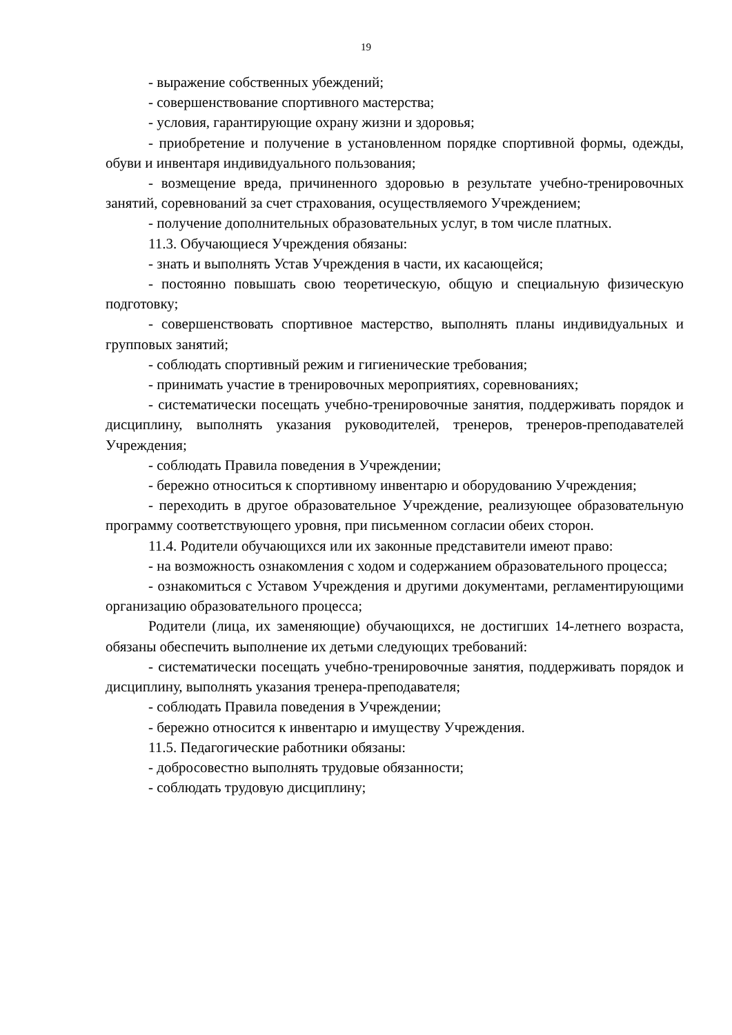19
- выражение собственных убеждений;
- совершенствование спортивного мастерства;
- условия, гарантирующие охрану жизни и здоровья;
- приобретение и получение в установленном порядке спортивной формы, одежды, обуви и инвентаря индивидуального пользования;
- возмещение вреда, причиненного здоровью в результате учебно-тренировочных занятий, соревнований за счет страхования, осуществляемого Учреждением;
- получение дополнительных образовательных услуг, в том числе платных.
11.3. Обучающиеся Учреждения обязаны:
- знать и выполнять Устав Учреждения в части, их касающейся;
- постоянно повышать свою теоретическую, общую и специальную физическую подготовку;
- совершенствовать спортивное мастерство, выполнять планы индивидуальных и групповых занятий;
- соблюдать спортивный режим и гигиенические требования;
- принимать участие в тренировочных мероприятиях, соревнованиях;
- систематически посещать учебно-тренировочные занятия, поддерживать порядок и дисциплину, выполнять указания руководителей, тренеров, тренеров-преподавателей Учреждения;
- соблюдать Правила поведения в Учреждении;
- бережно относиться к спортивному инвентарю и оборудованию Учреждения;
- переходить в другое образовательное Учреждение, реализующее образовательную программу соответствующего уровня, при письменном согласии обеих сторон.
11.4. Родители обучающихся или их законные представители имеют право:
- на возможность ознакомления с ходом и содержанием образовательного процесса;
- ознакомиться с Уставом Учреждения и другими документами, регламентирующими организацию образовательного процесса;
Родители (лица, их заменяющие) обучающихся, не достигших 14-летнего возраста, обязаны обеспечить выполнение их детьми следующих требований:
- систематически посещать учебно-тренировочные занятия, поддерживать порядок и дисциплину, выполнять указания тренера-преподавателя;
- соблюдать Правила поведения в Учреждении;
- бережно относится к инвентарю и имуществу Учреждения.
11.5. Педагогические работники обязаны:
- добросовестно выполнять трудовые обязанности;
- соблюдать трудовую дисциплину;